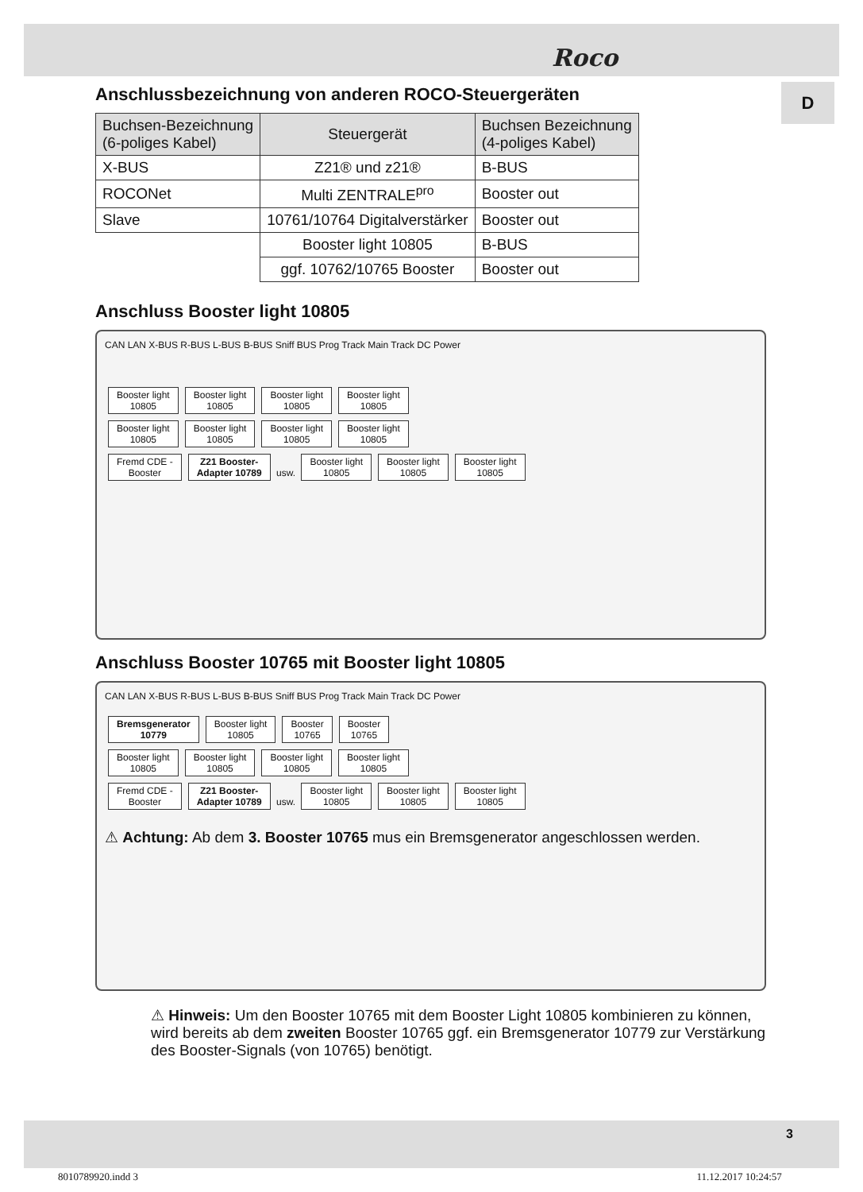Roco
D
Anschlussbezeichnung von anderen ROCO-Steuergeräten
| Buchsen-Bezeichnung (6-poliges Kabel) | Steuergerät | Buchsen Bezeichnung (4-poliges Kabel) |
| --- | --- | --- |
| X-BUS | Z21® und z21® | B-BUS |
| ROCONet | Multi ZENTRALE<sup>pro</sup> | Booster out |
| Slave | 10761/10764 Digitalverstärker | Booster out |
| | Booster light 10805 | B-BUS |
| | ggf. 10762/10765 Booster | Booster out |
Anschluss Booster light 10805
CAN LAN X-BUS R-BUS L-BUS B-BUS Sniff BUS Prog Track Main Track DC Power
Booster light
10805 Booster light
10805 Booster light
10805 Booster light
10805
Booster light
10805 Booster light
10805 Booster light
10805 Booster light
10805
Fremd CDE -
Booster Z21 Booster-
Adapter 10789 usw. Booster light
10805 Booster light
10805 Booster light
10805
Anschluss Booster 10765 mit Booster light 10805
CAN LAN X-BUS R-BUS L-BUS B-BUS Sniff BUS Prog Track Main Track DC Power
Bremsgenerator
10779 Booster light
10805 Booster
10765 Booster
10765
Booster light
10805 Booster light
10805 Booster light
10805 Booster light
10805
Fremd CDE -
Booster Z21 Booster-
Adapter 10789 usw. Booster light
10805 Booster light
10805 Booster light
10805
⚠ Achtung: Ab dem 3. Booster 10765 mus ein Bremsgenerator angeschlossen werden.
⚠ Hinweis: Um den Booster 10765 mit dem Booster Light 10805 kombinieren zu können, wird bereits ab dem zweiten Booster 10765 ggf. ein Bremsgenerator 10779 zur Verstärkung des Booster-Signals (von 10765) benötigt.
3
8010789920.indd 3 11.12.2017 10:24:57